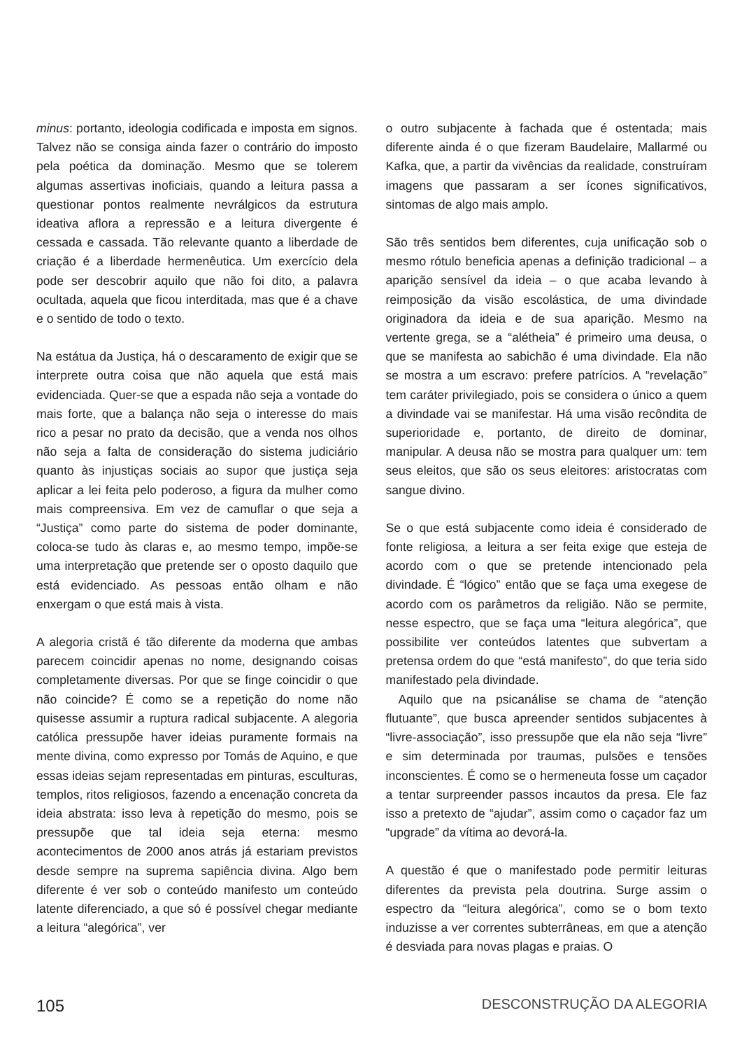minus: portanto, ideologia codificada e imposta em signos. Talvez não se consiga ainda fazer o contrário do imposto pela poética da dominação. Mesmo que se tolerem algumas assertivas inoficiais, quando a leitura passa a questionar pontos realmente nevrálgicos da estrutura ideativa aflora a repressão e a leitura divergente é cessada e cassada. Tão relevante quanto a liberdade de criação é a liberdade hermenêutica. Um exercício dela pode ser descobrir aquilo que não foi dito, a palavra ocultada, aquela que ficou interditada, mas que é a chave e o sentido de todo o texto.
Na estátua da Justiça, há o descaramento de exigir que se interprete outra coisa que não aquela que está mais evidenciada. Quer-se que a espada não seja a vontade do mais forte, que a balança não seja o interesse do mais rico a pesar no prato da decisão, que a venda nos olhos não seja a falta de consideração do sistema judiciário quanto às injustiças sociais ao supor que justiça seja aplicar a lei feita pelo poderoso, a figura da mulher como mais compreensiva. Em vez de camuflar o que seja a “Justiça” como parte do sistema de poder dominante, coloca-se tudo às claras e, ao mesmo tempo, impõe-se uma interpretação que pretende ser o oposto daquilo que está evidenciado. As pessoas então olham e não enxergam o que está mais à vista.
A alegoria cristã é tão diferente da moderna que ambas parecem coincidir apenas no nome, designando coisas completamente diversas. Por que se finge coincidir o que não coincide? É como se a repetição do nome não quisesse assumir a ruptura radical subjacente. A alegoria católica pressupõe haver ideias puramente formais na mente divina, como expresso por Tomás de Aquino, e que essas ideias sejam representadas em pinturas, esculturas, templos, ritos religiosos, fazendo a encenação concreta da ideia abstrata: isso leva à repetição do mesmo, pois se pressupõe que tal ideia seja eterna: mesmo acontecimentos de 2000 anos atrás já estariam previstos desde sempre na suprema sapiência divina. Algo bem diferente é ver sob o conteúdo manifesto um conteúdo latente diferenciado, a que só é possível chegar mediante a leitura “alegórica”, ver
o outro subjacente à fachada que é ostentada; mais diferente ainda é o que fizeram Baudelaire, Mallarmé ou Kafka, que, a partir da vivências da realidade, construíram imagens que passaram a ser ícones significativos, sintomas de algo mais amplo.
São três sentidos bem diferentes, cuja unificação sob o mesmo rótulo beneficia apenas a definição tradicional – a aparição sensível da ideia – o que acaba levando à reimposição da visão escolástica, de uma divindade originadora da ideia e de sua aparição. Mesmo na vertente grega, se a “alétheia” é primeiro uma deusa, o que se manifesta ao sabichão é uma divindade. Ela não se mostra a um escravo: prefere patrícios. A “revelação” tem caráter privilegiado, pois se considera o único a quem a divindade vai se manifestar. Há uma visão recôndita de superioridade e, portanto, de direito de dominar, manipular. A deusa não se mostra para qualquer um: tem seus eleitos, que são os seus eleitores: aristocratas com sangue divino.
Se o que está subjacente como ideia é considerado de fonte religiosa, a leitura a ser feita exige que esteja de acordo com o que se pretende intencionado pela divindade. É “lógico” então que se faça uma exegese de acordo com os parâmetros da religião. Não se permite, nesse espectro, que se faça uma “leitura alegórica”, que possibilite ver conteúdos latentes que subvertam a pretensa ordem do que “está manifesto”, do que teria sido manifestado pela divindade.
Aquilo que na psicanálise se chama de “atenção flutuante”, que busca apreender sentidos subjacentes à “livre-associação”, isso pressupõe que ela não seja “livre” e sim determinada por traumas, pulsões e tensões inconscientes. É como se o hermeneuta fosse um caçador a tentar surpreender passos incautos da presa. Ele faz isso a pretexto de “ajudar”, assim como o caçador faz um “upgrade” da vítima ao devorá-la.
A questão é que o manifestado pode permitir leituras diferentes da prevista pela doutrina. Surge assim o espectro da “leitura alegórica”, como se o bom texto induzisse a ver correntes subterrâneas, em que a atenção é desviada para novas plagas e praias. O
105 DESCONSTRUÇÃO DA ALEGORIA